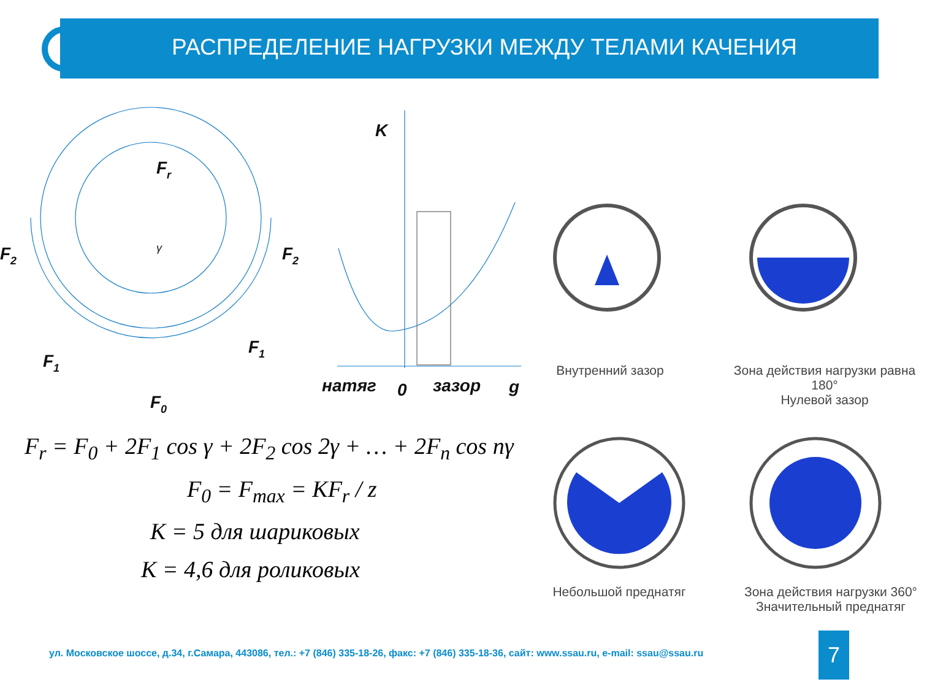РАСПРЕДЕЛЕНИЕ НАГРУЗКИ МЕЖДУ ТЕЛАМИ КАЧЕНИЯ
Fr
F2
F2
F1
F1
F0
K
натяг
0
зазор
g
γ
Внутренний зазор
Зона действия нагрузки равна 180°
Нулевой зазор
Небольшой преднатяг
Зона действия нагрузки 360°
Значительный преднатяг
F<sub>r</sub> = F<sub>0</sub> + 2F<sub>1</sub> cos γ + 2F<sub>2</sub> cos 2γ + … + 2F<sub>n</sub> cos nγ
F<sub>0</sub> = F<sub>max</sub> = KF<sub>r</sub> / z
K = 5 для шариковых
K = 4,6 для роликовых
ул. Московское шоссе, д.34, г.Самара, 443086, тел.: +7 (846) 335-18-26, факс: +7 (846) 335-18-36, сайт: www.ssau.ru, e-mail: ssau@ssau.ru
7